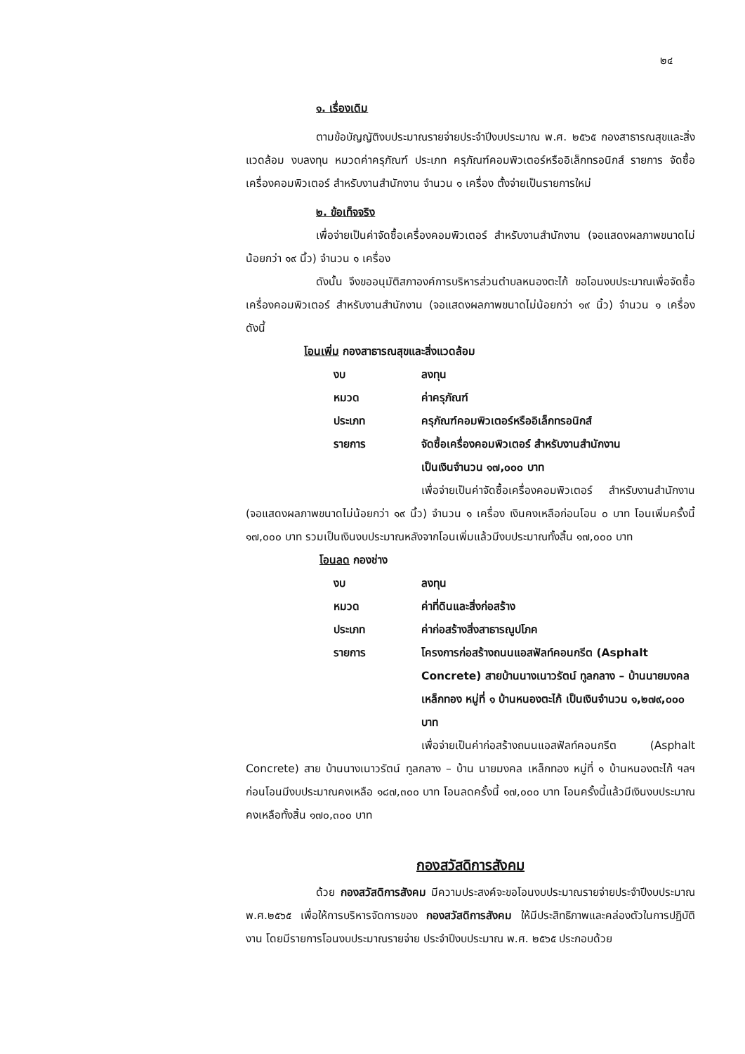๒๔
๑. เรื่องเดิม
ตามข้อบัญญัติงบประมาณรายจ่ายประจำปีงบประมาณ พ.ศ. ๒๕๖๕ กองสาธารณสุขและสิ่งแวดล้อม งบลงทุน หมวดค่าครุภัณฑ์ ประเภท ครุภัณฑ์คอมพิวเตอร์หรืออิเล็กทรอนิกส์ รายการ จัดซื้อเครื่องคอมพิวเตอร์ สำหรับงานสำนักงาน จำนวน ๑ เครื่อง ตั้งจ่ายเป็นรายการใหม่
๒. ข้อเท็จจริง
เพื่อจ่ายเป็นค่าจัดซื้อเครื่องคอมพิวเตอร์ สำหรับงานสำนักงาน (จอแสดงผลภาพขนาดไม่น้อยกว่า ๑๙ นิ้ว) จำนวน ๑ เครื่อง
ดังนั้น จึงขออนุมัติสภาองค์การบริหารส่วนตำบลหนองตะไก้ ขอโอนงบประมาณเพื่อจัดซื้อเครื่องคอมพิวเตอร์ สำหรับงานสำนักงาน (จอแสดงผลภาพขนาดไม่น้อยกว่า ๑๙ นิ้ว) จำนวน ๑ เครื่อง ดังนี้
โอนเพิ่ม กองสาธารณสุขและสิ่งแวดล้อม
งบ ลงทุน
หมวด ค่าครุภัณฑ์
ประเภท ครุภัณฑ์คอมพิวเตอร์หรืออิเล็กทรอนิกส์
รายการ จัดซื้อเครื่องคอมพิวเตอร์ สำหรับงานสำนักงาน
เป็นเงินจำนวน ๑๗,๐๐๐ บาท
เพื่อจ่ายเป็นค่าจัดซื้อเครื่องคอมพิวเตอร์ สำหรับงานสำนักงาน (จอแสดงผลภาพขนาดไม่น้อยกว่า ๑๙ นิ้ว) จำนวน ๑ เครื่อง เงินคงเหลือก่อนโอน ๐ บาท โอนเพิ่มครั้งนี้ ๑๗,๐๐๐ บาท รวมเป็นเงินงบประมาณหลังจากโอนเพิ่มแล้วมีงบประมาณทั้งสิ้น ๑๗,๐๐๐ บาท
โอนลด กองช่าง
งบ ลงทุน
หมวด ค่าที่ดินและสิ่งก่อสร้าง
ประเภท ค่าก่อสร้างสิ่งสาธารณูปโภค
รายการ โครงการก่อสร้างถนนแอสฟัลท์คอนกรีต (Asphalt Concrete) สายบ้านนางเนาวรัตน์ ทูลกลาง – บ้านนายมงคล เหล็กทอง หมู่ที่ ๑ บ้านหนองตะไก้ เป็นเงินจำนวน ๑,๒๗๙,๐๐๐ บาท
เพื่อจ่ายเป็นค่าก่อสร้างถนนแอสฟัลท์คอนกรีต (Asphalt Concrete) สาย บ้านนางเนาวรัตน์ ทูลกลาง – บ้าน นายมงคล เหล็กทอง หมู่ที่ ๑ บ้านหนองตะไก้ ฯลฯ ก่อนโอนมีงบประมาณคงเหลือ ๑๘๗,๓๐๐ บาท โอนลดครั้งนี้ ๑๗,๐๐๐ บาท โอนครั้งนี้แล้วมีเงินงบประมาณคงเหลือทั้งสิ้น ๑๗๐,๓๐๐ บาท
กองสวัสดิการสังคม
ด้วย กองสวัสดิการสังคม มีความประสงค์จะขอโอนงบประมาณรายจ่ายประจำปีงบประมาณ พ.ศ.๒๕๖๕ เพื่อให้การบริหารจัดการของ กองสวัสดิการสังคม ให้มีประสิทธิภาพและคล่องตัวในการปฏิบัติงาน โดยมีรายการโอนงบประมาณรายจ่าย ประจำปีงบประมาณ พ.ศ. ๒๕๖๕ ประกอบด้วย